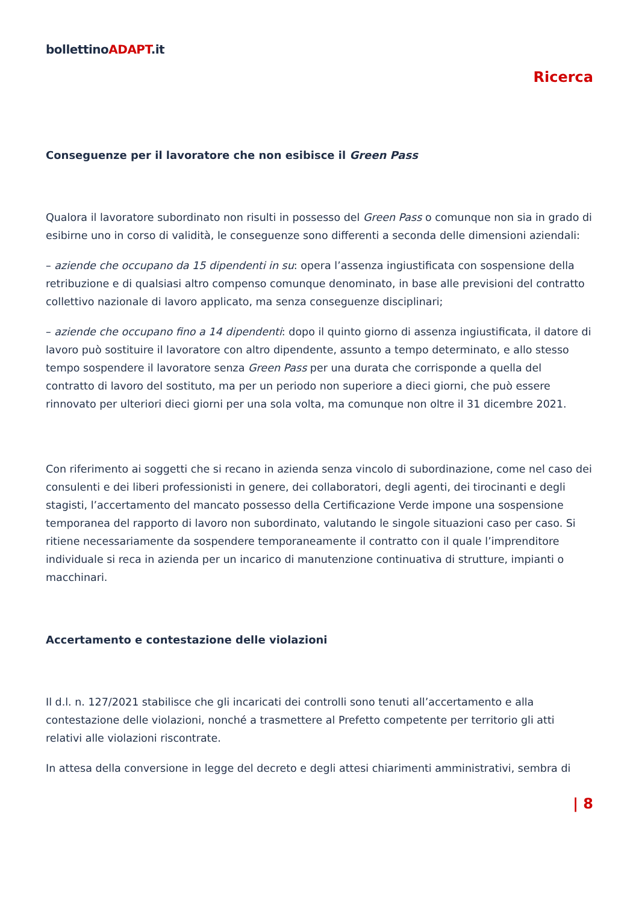bollettinoADAPT.it
Ricerca
Conseguenze per il lavoratore che non esibisce il Green Pass
Qualora il lavoratore subordinato non risulti in possesso del Green Pass o comunque non sia in grado di esibirne uno in corso di validità, le conseguenze sono differenti a seconda delle dimensioni aziendali:
– aziende che occupano da 15 dipendenti in su: opera l’assenza ingiustificata con sospensione della retribuzione e di qualsiasi altro compenso comunque denominato, in base alle previsioni del contratto collettivo nazionale di lavoro applicato, ma senza conseguenze disciplinari;
– aziende che occupano fino a 14 dipendenti: dopo il quinto giorno di assenza ingiustificata, il datore di lavoro può sostituire il lavoratore con altro dipendente, assunto a tempo determinato, e allo stesso tempo sospendere il lavoratore senza Green Pass per una durata che corrisponde a quella del contratto di lavoro del sostituto, ma per un periodo non superiore a dieci giorni, che può essere rinnovato per ulteriori dieci giorni per una sola volta, ma comunque non oltre il 31 dicembre 2021.
Con riferimento ai soggetti che si recano in azienda senza vincolo di subordinazione, come nel caso dei consulenti e dei liberi professionisti in genere, dei collaboratori, degli agenti, dei tirocinanti e degli stagisti, l’accertamento del mancato possesso della Certificazione Verde impone una sospensione temporanea del rapporto di lavoro non subordinato, valutando le singole situazioni caso per caso. Si ritiene necessariamente da sospendere temporaneamente il contratto con il quale l’imprenditore individuale si reca in azienda per un incarico di manutenzione continuativa di strutture, impianti o macchinari.
Accertamento e contestazione delle violazioni
Il d.l. n. 127/2021 stabilisce che gli incaricati dei controlli sono tenuti all’accertamento e alla contestazione delle violazioni, nonché a trasmettere al Prefetto competente per territorio gli atti relativi alle violazioni riscontrate.
In attesa della conversione in legge del decreto e degli attesi chiarimenti amministrativi, sembra di
| 8